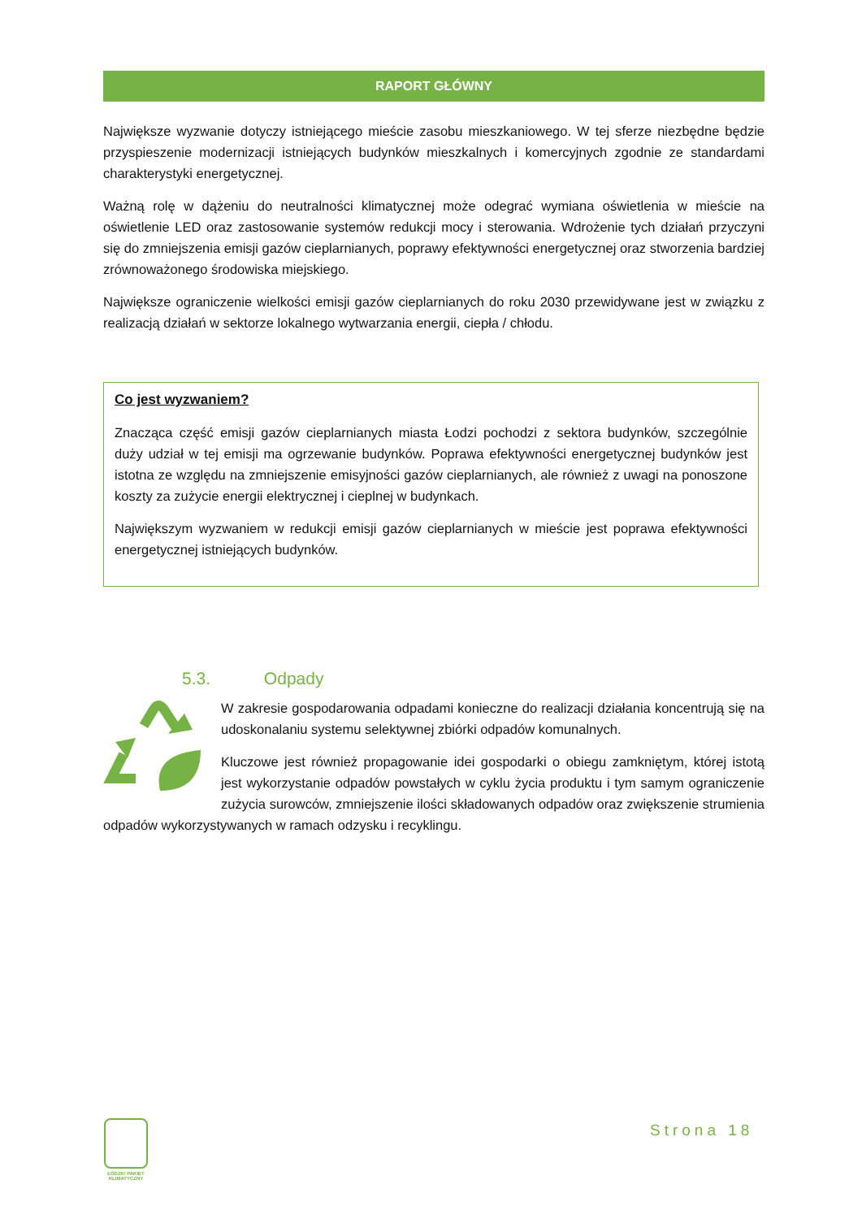RAPORT GŁÓWNY
Największe wyzwanie dotyczy istniejącego mieście zasobu mieszkaniowego. W tej sferze niezbędne będzie przyspieszenie modernizacji istniejących budynków mieszkalnych i komercyjnych zgodnie ze standardami charakterystyki energetycznej.
Ważną rolę w dążeniu do neutralności klimatycznej może odegrać wymiana oświetlenia w mieście na oświetlenie LED oraz zastosowanie systemów redukcji mocy i sterowania. Wdrożenie tych działań przyczyni się do zmniejszenia emisji gazów cieplarnianych, poprawy efektywności energetycznej oraz stworzenia bardziej zrównoważonego środowiska miejskiego.
Największe ograniczenie wielkości emisji gazów cieplarnianych do roku 2030 przewidywane jest w związku z realizacją działań w sektorze lokalnego wytwarzania energii, ciepła / chłodu.
Co jest wyzwaniem?
Znacząca część emisji gazów cieplarnianych miasta Łodzi pochodzi z sektora budynków, szczególnie duży udział w tej emisji ma ogrzewanie budynków. Poprawa efektywności energetycznej budynków jest istotna ze względu na zmniejszenie emisyjności gazów cieplarnianych, ale również z uwagi na ponoszone koszty za zużycie energii elektrycznej i cieplnej w budynkach.
Największym wyzwaniem w redukcji emisji gazów cieplarnianych w mieście jest poprawa efektywności energetycznej istniejących budynków.
5.3. Odpady
W zakresie gospodarowania odpadami konieczne do realizacji działania koncentrują się na udoskonalaniu systemu selektywnej zbiórki odpadów komunalnych.
Kluczowe jest również propagowanie idei gospodarki o obiegu zamkniętym, której istotą jest wykorzystanie odpadów powstałych w cyklu życia produktu i tym samym ograniczenie zużycia surowców, zmniejszenie ilości składowanych odpadów oraz zwiększenie strumienia odpadów wykorzystywanych w ramach odzysku i recyklingu.
ŁÓDZKI PAKIET KLIMATYCZNY
Strona 18